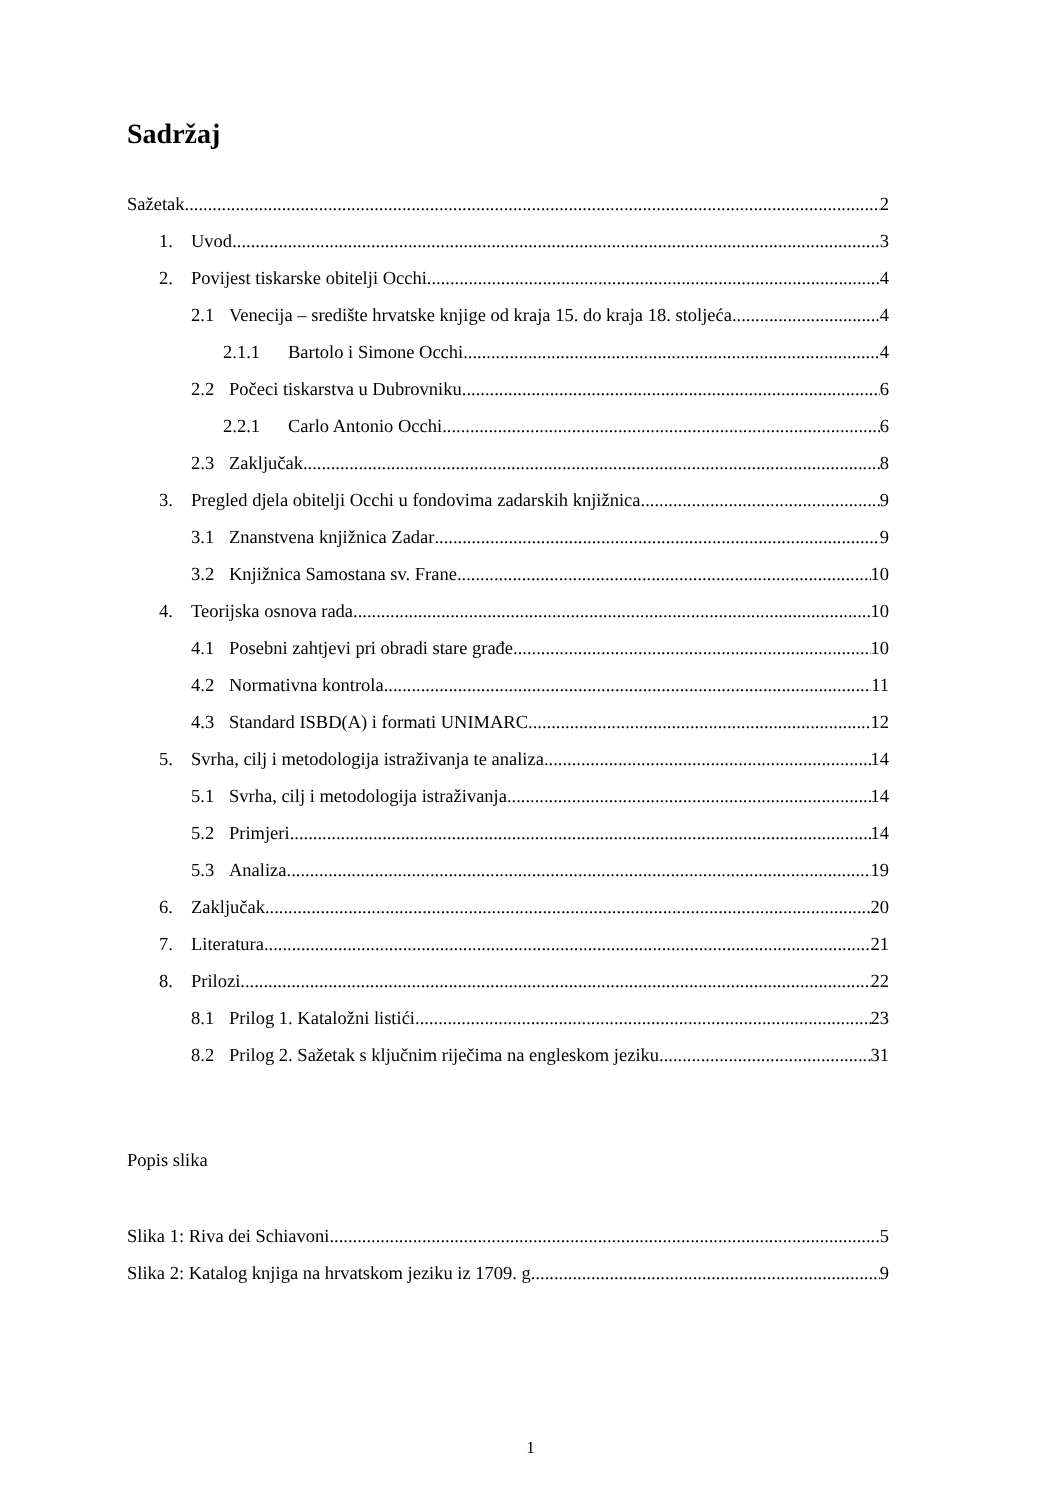Sadržaj
Sažetak 2
1. Uvod 3
2. Povijest tiskarske obitelji Occhi 4
2.1 Venecija – središte hrvatske knjige od kraja 15. do kraja 18. stoljeća 4
2.1.1 Bartolo i Simone Occhi 4
2.2 Počeci tiskarstva u Dubrovniku 6
2.2.1 Carlo Antonio Occhi 6
2.3 Zaključak 8
3. Pregled djela obitelji Occhi u fondovima zadarskih knjižnica 9
3.1 Znanstvena knjižnica Zadar 9
3.2 Knjižnica Samostana sv. Frane 10
4. Teorijska osnova rada 10
4.1 Posebni zahtjevi pri obradi stare građe 10
4.2 Normativna kontrola 11
4.3 Standard ISBD(A) i formati UNIMARC 12
5. Svrha, cilj i metodologija istraživanja te analiza 14
5.1 Svrha, cilj i metodologija istraživanja 14
5.2 Primjeri 14
5.3 Analiza 19
6. Zaključak 20
7. Literatura 21
8. Prilozi 22
8.1 Prilog 1. Kataložni listići 23
8.2 Prilog 2. Sažetak s ključnim riječima na engleskom jeziku 31
Popis slika
Slika 1: Riva dei Schiavoni 5
Slika 2: Katalog knjiga na hrvatskom jeziku iz 1709. g. 9
1